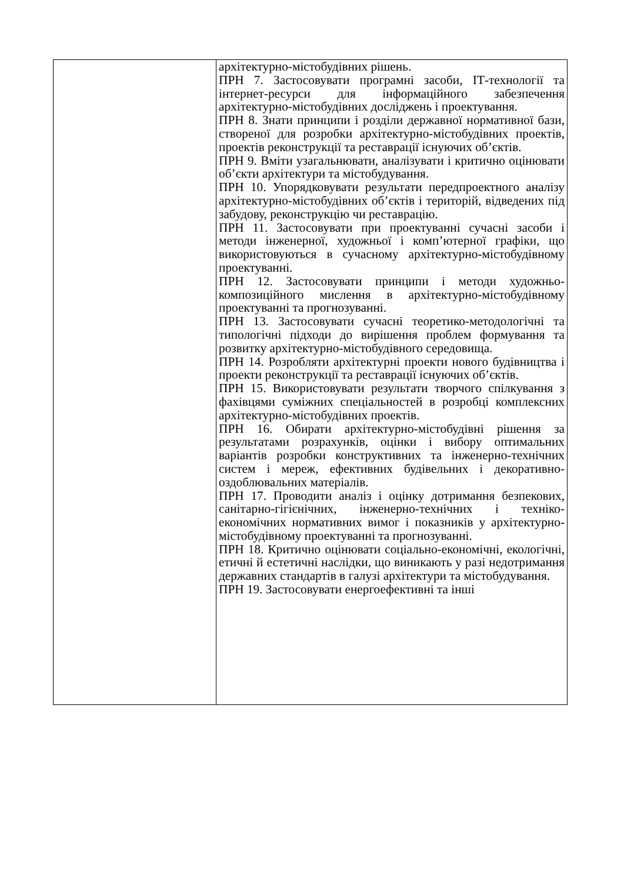| | архітектурно-містобудівних рішень. ПРН 7. Застосовувати програмні засоби, ІТ-технології та інтернет-ресурси для інформаційного забезпечення архітектурно-містобудівних досліджень і проектування. ПРН 8. Знати принципи і розділи державної нормативної бази, створеної для розробки архітектурно-містобудівних проектів, проектів реконструкції та реставрації існуючих об’єктів. ПРН 9. Вміти узагальнювати, аналізувати і критично оцінювати об’єкти архітектури та містобудування. ПРН 10. Упорядковувати результати передпроектного аналізу архітектурно-містобудівних об’єктів і територій, відведених під забудову, реконструкцію чи реставрацію. ПРН 11. Застосовувати при проектуванні сучасні засоби і методи інженерної, художньої і комп’ютерної графіки, що використовуються в сучасному архітектурно-містобудівному проектуванні. ПРН 12. Застосовувати принципи і методи художньо-композиційного мислення в архітектурно-містобудівному проектуванні та прогнозуванні. ПРН 13. Застосовувати сучасні теоретико-методологічні та типологічні підходи до вирішення проблем формування та розвитку архітектурно-містобудівного середовища. ПРН 14. Розробляти архітектурні проекти нового будівництва і проекти реконструкції та реставрації існуючих об’єктів. ПРН 15. Використовувати результати творчого спілкування з фахівцями суміжних спеціальностей в розробці комплексних архітектурно-містобудівних проектів. ПРН 16. Обирати архітектурно-містобудівні рішення за результатами розрахунків, оцінки і вибору оптимальних варіантів розробки конструктивних та інженерно-технічних систем і мереж, ефективних будівельних і декоративно-оздоблювальних матеріалів. ПРН 17. Проводити аналіз і оцінку дотримання безпекових, санітарно-гігієнічних, інженерно-технічних і техніко-економічних нормативних вимог і показників у архітектурно-містобудівному проектуванні та прогнозуванні. ПРН 18. Критично оцінювати соціально-економічні, екологічні, етичні й естетичні наслідки, що виникають у разі недотримання державних стандартів в галузі архітектури та містобудування. ПРН 19. Застосовувати енергоефективні та інші |